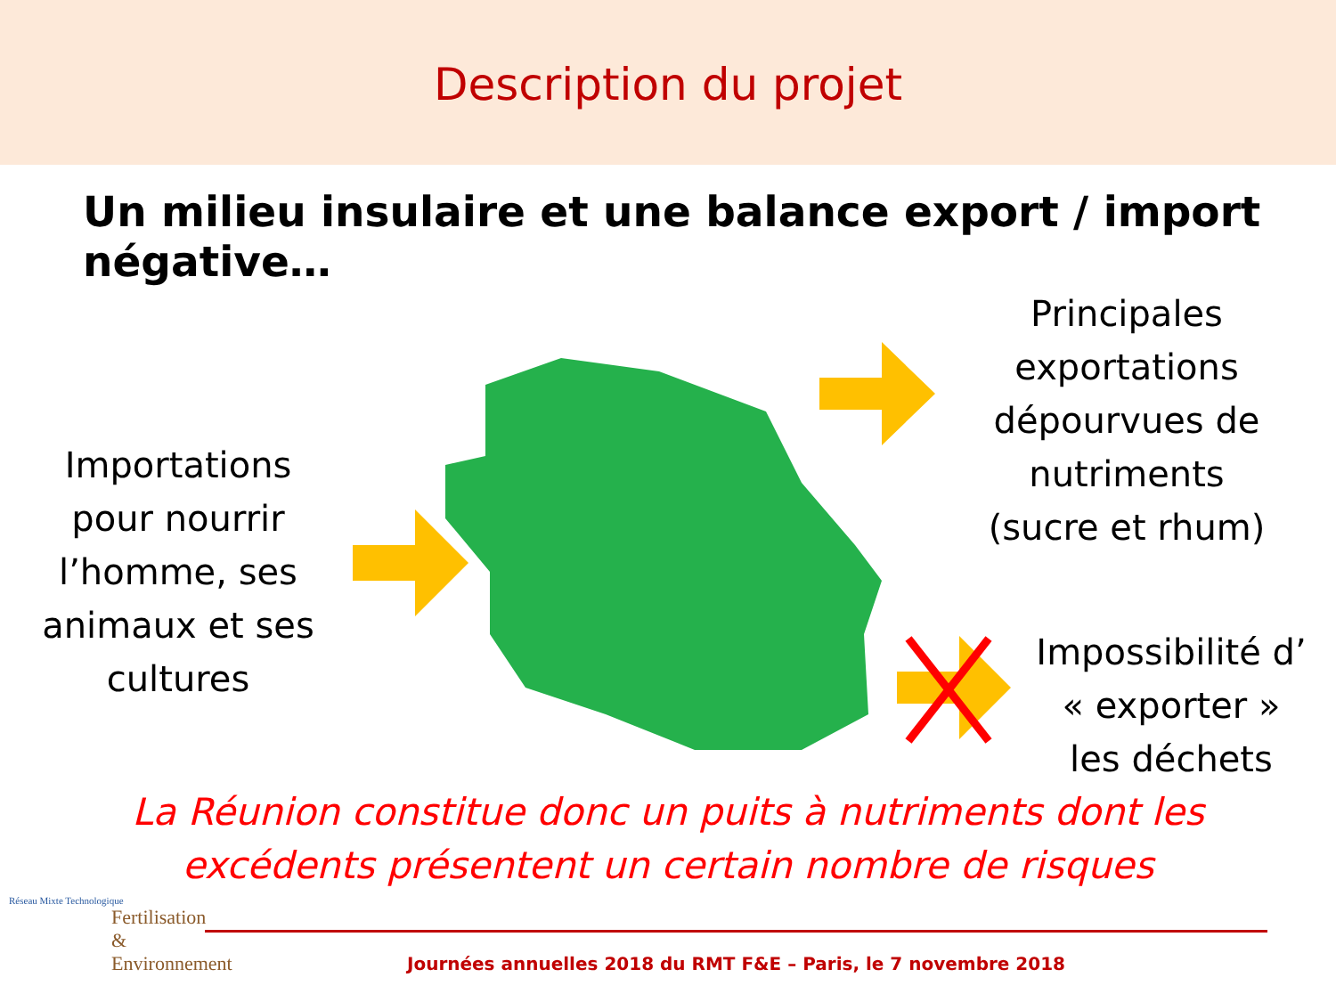Description du projet
Un milieu insulaire et une balance export / import négative…
Principales exportations dépourvues de nutriments (sucre et rhum)
Importations pour nourrir l’homme, ses animaux et ses cultures
Impossibilité d’ « exporter » les déchets
La Réunion constitue donc un puits à nutriments dont les
excédents présentent un certain nombre de risques
Journées annuelles 2018 du RMT F&E – Paris, le 7 novembre 2018
Réseau Mixte Technologique
Fertilisation
& Environnement